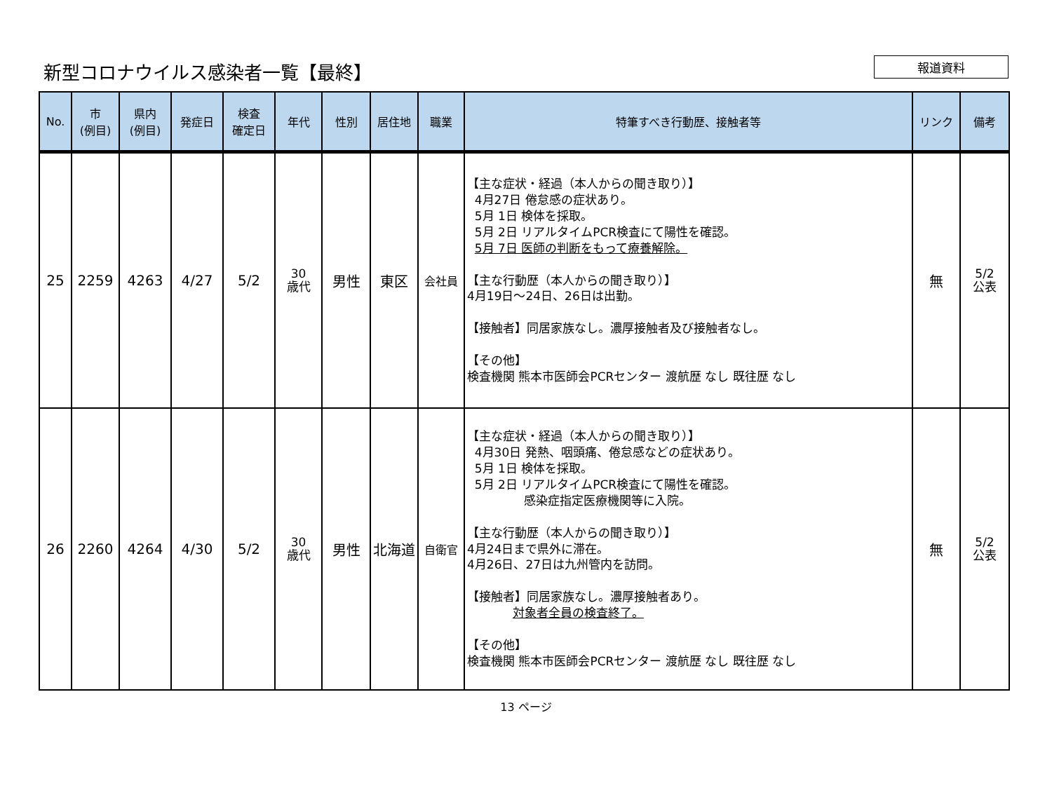新型コロナウイルス感染者一覧【最終】
報道資料
| No. | 市 (例目) | 県内 (例目) | 発症日 | 検査 確定日 | 年代 | 性別 | 居住地 | 職業 | 特筆すべき行動歴、接触者等 | リンク | 備考 |
| --- | --- | --- | --- | --- | --- | --- | --- | --- | --- | --- | --- |
| 25 | 2259 | 4263 | 4/27 | 5/2 | 30 歳代 | 男性 | 東区 | 会社員 | 【主な症状・経過（本人からの聞き取り）】 4月27日 倦怠感の症状あり。 5月 1日 検体を採取。 5月 2日 リアルタイムPCR検査にて陽性を確認。 5月 7日 医師の判断をもって療養解除。 【主な行動歴（本人からの聞き取り）】 4月19日～24日、26日は出勤。 【接触者】同居家族なし。濃厚接触者及び接触者なし。 【その他】 検査機関 熊本市医師会PCRセンター 渡航歴 なし 既往歴 なし | 無 | 5/2 公表 |
| 26 | 2260 | 4264 | 4/30 | 5/2 | 30 歳代 | 男性 | 北海道 | 自衛官 | 【主な症状・経過（本人からの聞き取り）】 4月30日 発熱、咽頭痛、倦怠感などの症状あり。 5月 1日 検体を採取。 5月 2日 リアルタイムPCR検査にて陽性を確認。 感染症指定医療機関等に入院。 【主な行動歴（本人からの聞き取り）】 4月24日まで県外に滞在。 4月26日、27日は九州管内を訪問。 【接触者】同居家族なし。濃厚接触者あり。 対象者全員の検査終了。 【その他】 検査機関 熊本市医師会PCRセンター 渡航歴 なし 既往歴 なし | 無 | 5/2 公表 |
13 ページ